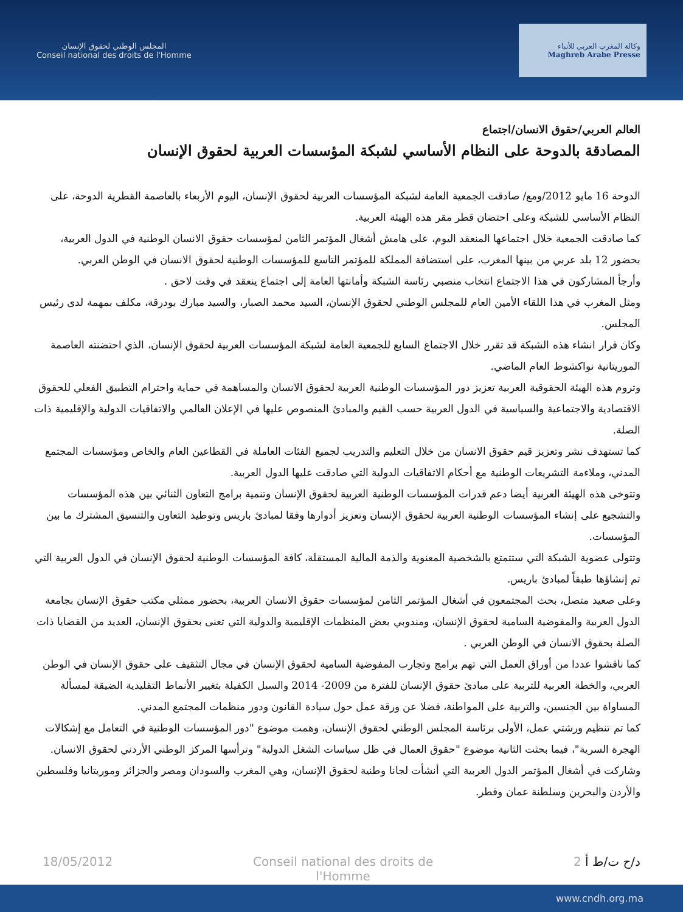المجلس الوطني لحقوق الإنسان
Conseil national des droits de l'Homme
وكالة المغرب العربي للأنباء
Maghreb Arabe Presse
العالم العربي/حقوق الانسان/اجتماع
المصادقة بالدوحة على النظام الأساسي لشبكة المؤسسات العربية لحقوق الإنسان
الدوحة 16 مايو 2012/ومع/ صادقت الجمعية العامة لشبكة المؤسسات العربية لحقوق الإنسان، اليوم الأربعاء بالعاصمة القطرية الدوحة، على النظام الأساسي للشبكة وعلى احتضان قطر مقر هذه الهيئة العربية.
كما صادقت الجمعية خلال اجتماعها المنعقد اليوم، على هامش أشغال المؤتمر الثامن لمؤسسات حقوق الانسان الوطنية في الدول العربية، بحضور 12 بلد عربي من بينها المغرب، على استضافة المملكة للمؤتمر التاسع للمؤسسات الوطنية لحقوق الانسان في الوطن العربي.
وأرجأ المشاركون في هذا الاجتماع انتخاب منصبي رئاسة الشبكة وأمانتها العامة إلى اجتماع ينعقد في وقت لاحق .
ومثل المغرب في هذا اللقاء الأمين العام للمجلس الوطني لحقوق الإنسان، السيد محمد الصبار، والسيد مبارك بودرقة، مكلف بمهمة لدى رئيس المجلس.
وكان قرار انشاء هذه الشبكة قد تقرر خلال الاجتماع السابع للجمعية العامة لشبكة المؤسسات العربية لحقوق الإنسان، الذي احتضنته العاصمة الموريتانية نواكشوط العام الماضي.
وتروم هذه الهيئة الحقوقية العربية تعزيز دور المؤسسات الوطنية العربية لحقوق الانسان والمساهمة في حماية واحترام التطبيق الفعلي للحقوق الاقتصادية والاجتماعية والسياسية في الدول العربية حسب القيم والمبادئ المنصوص عليها في الإعلان العالمي والاتفاقيات الدولية والإقليمية ذات الصلة.
كما تستهدف نشر وتعزيز قيم حقوق الانسان من خلال التعليم والتدريب لجميع الفئات العاملة في القطاعين العام والخاص ومؤسسات المجتمع المدني، وملاءمة التشريعات الوطنية مع أحكام الاتفاقيات الدولية التي صادقت عليها الدول العربية.
وتتوخى هذه الهيئة العربية أيضا دعم قدرات المؤسسات الوطنية العربية لحقوق الإنسان وتنمية برامج التعاون الثنائي بين هذه المؤسسات والتشجيع على إنشاء المؤسسات الوطنية العربية لحقوق الإنسان وتعزيز أدوارها وفقا لمبادئ باريس وتوطيد التعاون والتنسيق المشترك ما بين المؤسسات.
وتتولى عضوية الشبكة التي ستتمتع بالشخصية المعنوية والذمة المالية المستقلة، كافة المؤسسات الوطنية لحقوق الإنسان في الدول العربية التي تم إنشاؤها طبقاً لمبادئ باريس.
وعلى صعيد متصل، بحث المجتمعون في أشغال المؤتمر الثامن لمؤسسات حقوق الانسان العربية، بحضور ممثلي مكتب حقوق الإنسان بجامعة الدول العربية والمفوضية السامية لحقوق الإنسان، ومندوبي بعض المنظمات الإقليمية والدولية التي تعنى بحقوق الإنسان، العديد من القضايا ذات الصلة بحقوق الانسان في الوطن العربي .
كما ناقشوا عددا من أوراق العمل التي تهم برامج وتجارب المفوضية السامية لحقوق الإنسان في مجال التثقيف على حقوق الإنسان في الوطن العربي، والخطة العربية للتربية على مبادئ حقوق الإنسان للفترة من 2009- 2014 والسبل الكفيلة بتغيير الأنماط التقليدية الضيقة لمسألة المساواة بين الجنسين، والتربية على المواطنة، فضلا عن ورقة عمل حول سيادة القانون ودور منظمات المجتمع المدني.
كما تم تنظيم ورشتي عمل، الأولى برئاسة المجلس الوطني لحقوق الإنسان، وهمت موضوع "دور المؤسسات الوطنية في التعامل مع إشكالات الهجرة السرية"، فيما بحثت الثانية موضوع "حقوق العمال في ظل سياسات الشغل الدولية" وترأسها المركز الوطني الأردني لحقوق الانسان.
وشاركت في أشغال المؤتمر الدول العربية التي أنشأت لجانا وطنية لحقوق الإنسان، وهي المغرب والسودان ومصر والجزائر وموريتانيا وفلسطين والأردن والبحرين وسلطنة عمان وقطر.
18/05/2012 Conseil national des droits de l'Homme 2 د/ح ت/ط أ
www.cndh.org.ma